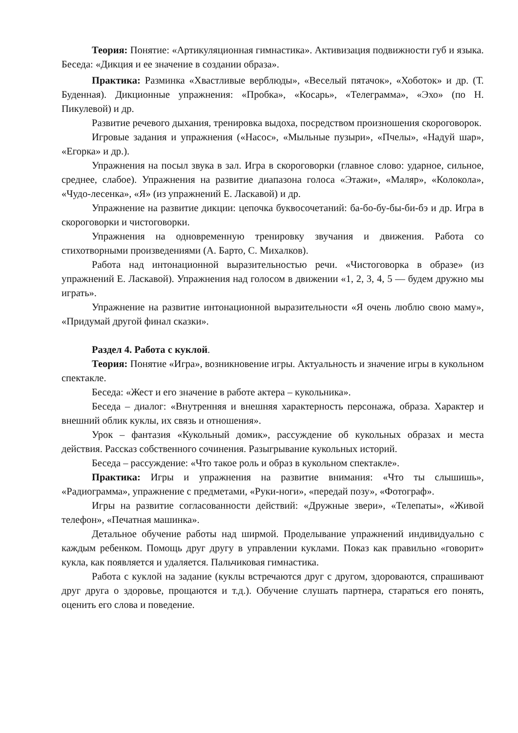Теория: Понятие: «Артикуляционная гимнастика». Активизация подвижности губ и языка. Беседа: «Дикция и ее значение в создании образа».
Практика: Разминка «Хвастливые верблюды», «Веселый пятачок», «Хоботок» и др. (Т. Буденная). Дикционные упражнения: «Пробка», «Косарь», «Телеграмма», «Эхо» (по Н. Пикулевой) и др.
Развитие речевого дыхания, тренировка выдоха, посредством произношения скороговорок.
Игровые задания и упражнения («Насос», «Мыльные пузыри», «Пчелы», «Надуй шар», «Егорка» и др.).
Упражнения на посыл звука в зал. Игра в скороговорки (главное слово: ударное, сильное, среднее, слабое). Упражнения на развитие диапазона голоса «Этажи», «Маляр», «Колокола», «Чудо-лесенка», «Я» (из упражнений Е. Ласкавой) и др.
Упражнение на развитие дикции: цепочка буквосочетаний: ба-бо-бу-бы-би-бэ и др. Игра в скороговорки и чистоговорки.
Упражнения на одновременную тренировку звучания и движения. Работа со стихотворными произведениями (А. Барто, С. Михалков).
Работа над интонационной выразительностью речи. «Чистоговорка в образе» (из упражнений Е. Ласкавой). Упражнения над голосом в движении «1, 2, 3, 4, 5 — будем дружно мы играть».
Упражнение на развитие интонационной выразительности «Я очень люблю свою маму», «Придумай другой финал сказки».
Раздел 4. Работа с куклой.
Теория: Понятие «Игра», возникновение игры. Актуальность и значение игры в кукольном спектакле.
Беседа: «Жест и его значение в работе актера – кукольника».
Беседа – диалог: «Внутренняя и внешняя характерность персонажа, образа. Характер и внешний облик куклы, их связь и отношения».
Урок – фантазия «Кукольный домик», рассуждение об кукольных образах и места действия. Рассказ собственного сочинения. Разыгрывание кукольных историй.
Беседа – рассуждение: «Что такое роль и образ в кукольном спектакле».
Практика: Игры и упражнения на развитие внимания: «Что ты слышишь», «Радиограмма», упражнение с предметами, «Руки-ноги», «передай позу», «Фотограф».
Игры на развитие согласованности действий: «Дружные звери», «Телепаты», «Живой телефон», «Печатная машинка».
Детальное обучение работы над ширмой. Проделывание упражнений индивидуально с каждым ребенком. Помощь друг другу в управлении куклами. Показ как правильно «говорит» кукла, как появляется и удаляется. Пальчиковая гимнастика.
Работа с куклой на задание (куклы встречаются друг с другом, здороваются, спрашивают друг друга о здоровье, прощаются и т.д.). Обучение слушать партнера, стараться его понять, оценить его слова и поведение.